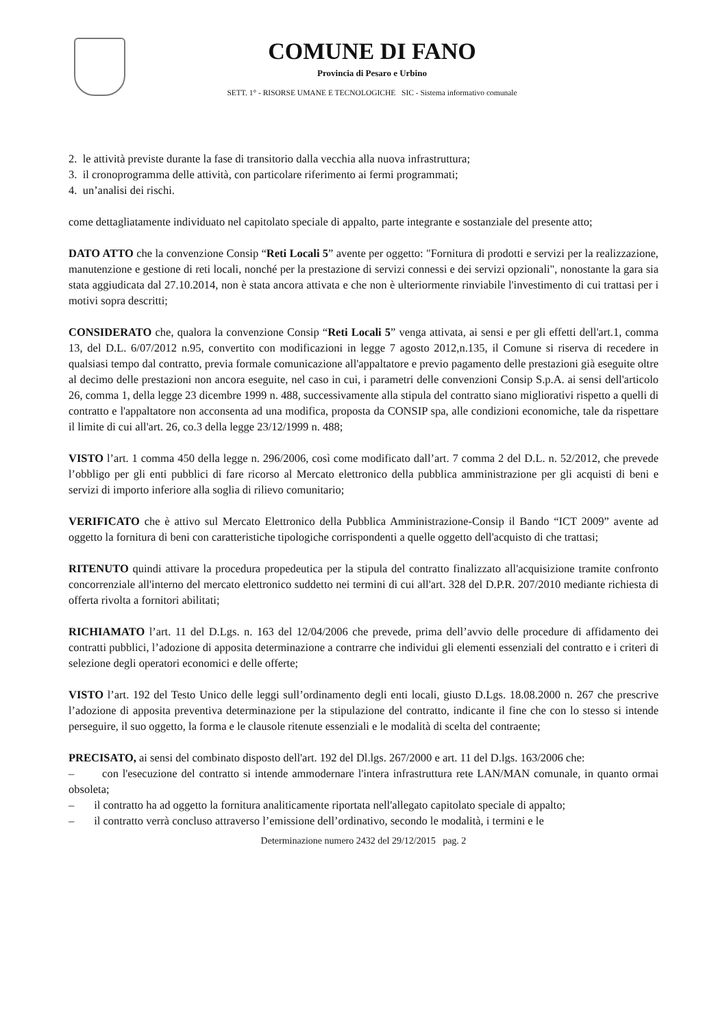COMUNE DI FANO
Provincia di Pesaro e Urbino
SETT. 1° - RISORSE UMANE E TECNOLOGICHE SIC - Sistema informativo comunale
2. le attività previste durante la fase di transitorio dalla vecchia alla nuova infrastruttura;
3. il cronoprogramma delle attività, con particolare riferimento ai fermi programmati;
4. un’analisi dei rischi.
come dettagliatamente individuato nel capitolato speciale di appalto, parte integrante e sostanziale del presente atto;
DATO ATTO che la convenzione Consip “Reti Locali 5” avente per oggetto: "Fornitura di prodotti e servizi per la realizzazione, manutenzione e gestione di reti locali, nonché per la prestazione di servizi connessi e dei servizi opzionali", nonostante la gara sia stata aggiudicata dal 27.10.2014, non è stata ancora attivata e che non è ulteriormente rinviabile l'investimento di cui trattasi per i motivi sopra descritti;
CONSIDERATO che, qualora la convenzione Consip “Reti Locali 5” venga attivata, ai sensi e per gli effetti dell'art.1, comma 13, del D.L. 6/07/2012 n.95, convertito con modificazioni in legge 7 agosto 2012,n.135, il Comune si riserva di recedere in qualsiasi tempo dal contratto, previa formale comunicazione all'appaltatore e previo pagamento delle prestazioni già eseguite oltre al decimo delle prestazioni non ancora eseguite, nel caso in cui, i parametri delle convenzioni Consip S.p.A. ai sensi dell'articolo 26, comma 1, della legge 23 dicembre 1999 n. 488, successivamente alla stipula del contratto siano migliorativi rispetto a quelli di contratto e l'appaltatore non acconsenta ad una modifica, proposta da CONSIP spa, alle condizioni economiche, tale da rispettare il limite di cui all'art. 26, co.3 della legge 23/12/1999 n. 488;
VISTO l’art. 1 comma 450 della legge n. 296/2006, così come modificato dall’art. 7 comma 2 del D.L. n. 52/2012, che prevede l’obbligo per gli enti pubblici di fare ricorso al Mercato elettronico della pubblica amministrazione per gli acquisti di beni e servizi di importo inferiore alla soglia di rilievo comunitario;
VERIFICATO che è attivo sul Mercato Elettronico della Pubblica Amministrazione-Consip il Bando “ICT 2009” avente ad oggetto la fornitura di beni con caratteristiche tipologiche corrispondenti a quelle oggetto dell'acquisto di che trattasi;
RITENUTO quindi attivare la procedura propedeutica per la stipula del contratto finalizzato all'acquisizione tramite confronto concorrenziale all'interno del mercato elettronico suddetto nei termini di cui all'art. 328 del D.P.R. 207/2010 mediante richiesta di offerta rivolta a fornitori abilitati;
RICHIAMATO l’art. 11 del D.Lgs. n. 163 del 12/04/2006 che prevede, prima dell’avvio delle procedure di affidamento dei contratti pubblici, l’adozione di apposita determinazione a contrarre che individui gli elementi essenziali del contratto e i criteri di selezione degli operatori economici e delle offerte;
VISTO l’art. 192 del Testo Unico delle leggi sull’ordinamento degli enti locali, giusto D.Lgs. 18.08.2000 n. 267 che prescrive l’adozione di apposita preventiva determinazione per la stipulazione del contratto, indicante il fine che con lo stesso si intende perseguire, il suo oggetto, la forma e le clausole ritenute essenziali e le modalità di scelta del contraente;
PRECISATO, ai sensi del combinato disposto dell'art. 192 del Dl.lgs. 267/2000 e art. 11 del D.lgs. 163/2006 che:
– con l'esecuzione del contratto si intende ammodernare l'intera infrastruttura rete LAN/MAN comunale, in quanto ormai obsoleta;
– il contratto ha ad oggetto la fornitura analiticamente riportata nell'allegato capitolato speciale di appalto;
– il contratto verrà concluso attraverso l’emissione dell’ordinativo, secondo le modalità, i termini e le
Determinazione numero 2432 del 29/12/2015 pag. 2